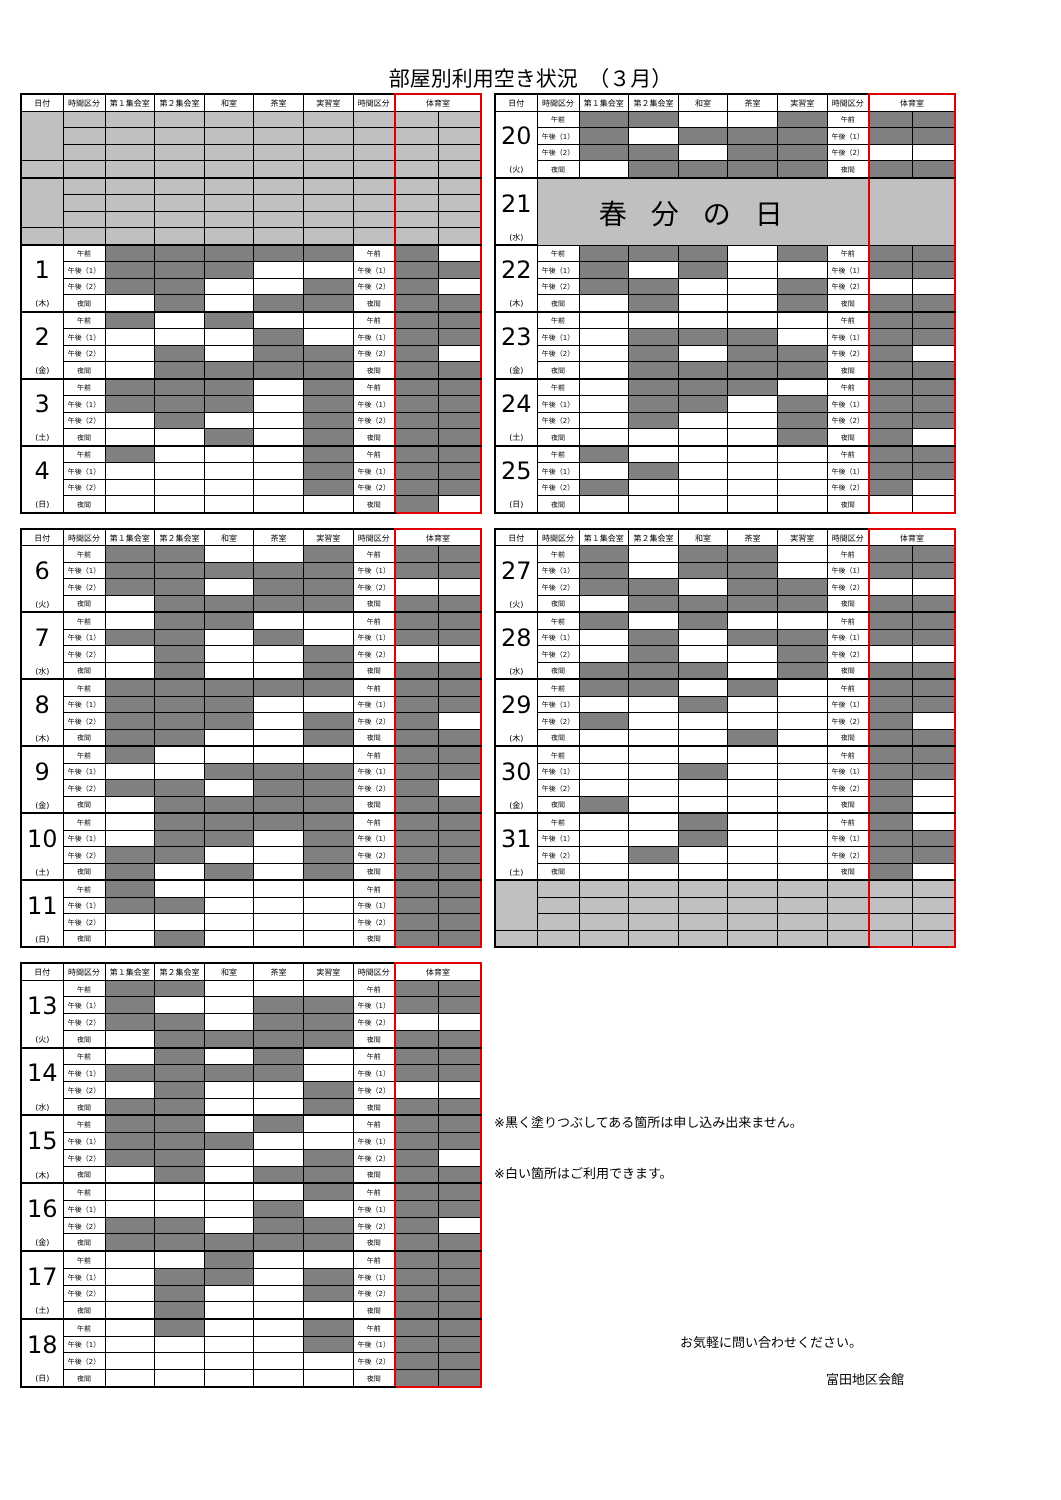部屋別利用空き状況　（３月）
| 日付 | 時間区分 | 第１集会室 | 第２集会室 | 和室 | 茶室 | 実習室 | 時間区分 | 体育室 | |
| --- | --- | --- | --- | --- | --- | --- | --- | --- | --- |
| 1 | 午前 | | | | | | 午前 | | |
| | 午後（1） | | | | | | 午後（1） | | |
| | 午後（2） | | | | | | 午後（2） | | |
| (木) | 夜間 | | | | | | 夜間 | | |
| 2 | 午前 | | | | | | 午前 | | |
| | 午後（1） | | | | | | 午後（1） | | |
| | 午後（2） | | | | | | 午後（2） | | |
| (金) | 夜間 | | | | | | 夜間 | | |
| 3 | 午前 | | | | | | 午前 | | |
| | 午後（1） | | | | | | 午後（1） | | |
| | 午後（2） | | | | | | 午後（2） | | |
| (土) | 夜間 | | | | | | 夜間 | | |
| 4 | 午前 | | | | | | 午前 | | |
| | 午後（1） | | | | | | 午後（1） | | |
| | 午後（2） | | | | | | 午後（2） | | |
| (日) | 夜間 | | | | | | 夜間 | | |
| 日付 | 時間区分 | 第１集会室 | 第２集会室 | 和室 | 茶室 | 実習室 | 時間区分 | 体育室 | |
| --- | --- | --- | --- | --- | --- | --- | --- | --- | --- |
| 20 | 午前 | | | | | | 午前 | | |
| | 午後（1） | | | | | | 午後（1） | | |
| | 午後（2） | | | | | | 午後（2） | | |
| (火) | 夜間 | | | | | | 夜間 | | |
| 21 | 春分の日 | | | | | | | | |
| (水) | | | | | | | | | |
| 22 | 午前 | | | | | | 午前 | | |
| | 午後（1） | | | | | | 午後（1） | | |
| | 午後（2） | | | | | | 午後（2） | | |
| (木) | 夜間 | | | | | | 夜間 | | |
| 23 | 午前 | | | | | | 午前 | | |
| | 午後（1） | | | | | | 午後（1） | | |
| | 午後（2） | | | | | | 午後（2） | | |
| (金) | 夜間 | | | | | | 夜間 | | |
| 24 | 午前 | | | | | | 午前 | | |
| | 午後（1） | | | | | | 午後（1） | | |
| | 午後（2） | | | | | | 午後（2） | | |
| (土) | 夜間 | | | | | | 夜間 | | |
| 25 | 午前 | | | | | | 午前 | | |
| | 午後（1） | | | | | | 午後（1） | | |
| | 午後（2） | | | | | | 午後（2） | | |
| (日) | 夜間 | | | | | | 夜間 | | |
| 日付 | 時間区分 | 第１集会室 | 第２集会室 | 和室 | 茶室 | 実習室 | 時間区分 | 体育室 | |
| --- | --- | --- | --- | --- | --- | --- | --- | --- | --- |
| 6 | 午前 | | | | | | 午前 | | |
| | 午後（1） | | | | | | 午後（1） | | |
| | 午後（2） | | | | | | 午後（2） | | |
| (火) | 夜間 | | | | | | 夜間 | | |
| 7 | 午前 | | | | | | 午前 | | |
| | 午後（1） | | | | | | 午後（1） | | |
| | 午後（2） | | | | | | 午後（2） | | |
| (水) | 夜間 | | | | | | 夜間 | | |
| 8 | 午前 | | | | | | 午前 | | |
| | 午後（1） | | | | | | 午後（1） | | |
| | 午後（2） | | | | | | 午後（2） | | |
| (木) | 夜間 | | | | | | 夜間 | | |
| 9 | 午前 | | | | | | 午前 | | |
| | 午後（1） | | | | | | 午後（1） | | |
| | 午後（2） | | | | | | 午後（2） | | |
| (金) | 夜間 | | | | | | 夜間 | | |
| 10 | 午前 | | | | | | 午前 | | |
| | 午後（1） | | | | | | 午後（1） | | |
| | 午後（2） | | | | | | 午後（2） | | |
| (土) | 夜間 | | | | | | 夜間 | | |
| 11 | 午前 | | | | | | 午前 | | |
| | 午後（1） | | | | | | 午後（1） | | |
| | 午後（2） | | | | | | 午後（2） | | |
| (日) | 夜間 | | | | | | 夜間 | | |
| 日付 | 時間区分 | 第１集会室 | 第２集会室 | 和室 | 茶室 | 実習室 | 時間区分 | 体育室 | |
| --- | --- | --- | --- | --- | --- | --- | --- | --- | --- |
| 27 | 午前 | | | | | | 午前 | | |
| | 午後（1） | | | | | | 午後（1） | | |
| | 午後（2） | | | | | | 午後（2） | | |
| (火) | 夜間 | | | | | | 夜間 | | |
| 28 | 午前 | | | | | | 午前 | | |
| | 午後（1） | | | | | | 午後（1） | | |
| | 午後（2） | | | | | | 午後（2） | | |
| (水) | 夜間 | | | | | | 夜間 | | |
| 29 | 午前 | | | | | | 午前 | | |
| | 午後（1） | | | | | | 午後（1） | | |
| | 午後（2） | | | | | | 午後（2） | | |
| (木) | 夜間 | | | | | | 夜間 | | |
| 30 | 午前 | | | | | | 午前 | | |
| | 午後（1） | | | | | | 午後（1） | | |
| | 午後（2） | | | | | | 午後（2） | | |
| (金) | 夜間 | | | | | | 夜間 | | |
| 31 | 午前 | | | | | | 午前 | | |
| | 午後（1） | | | | | | 午後（1） | | |
| | 午後（2） | | | | | | 午後（2） | | |
| (土) | 夜間 | | | | | | 夜間 | | |
| 日付 | 時間区分 | 第１集会室 | 第２集会室 | 和室 | 茶室 | 実習室 | 時間区分 | 体育室 | |
| --- | --- | --- | --- | --- | --- | --- | --- | --- | --- |
| 13 | 午前 | | | | | | 午前 | | |
| | 午後（1） | | | | | | 午後（1） | | |
| | 午後（2） | | | | | | 午後（2） | | |
| (火) | 夜間 | | | | | | 夜間 | | |
| 14 | 午前 | | | | | | 午前 | | |
| | 午後（1） | | | | | | 午後（1） | | |
| | 午後（2） | | | | | | 午後（2） | | |
| (水) | 夜間 | | | | | | 夜間 | | |
| 15 | 午前 | | | | | | 午前 | | |
| | 午後（1） | | | | | | 午後（1） | | |
| | 午後（2） | | | | | | 午後（2） | | |
| (木) | 夜間 | | | | | | 夜間 | | |
| 16 | 午前 | | | | | | 午前 | | |
| | 午後（1） | | | | | | 午後（1） | | |
| | 午後（2） | | | | | | 午後（2） | | |
| (金) | 夜間 | | | | | | 夜間 | | |
| 17 | 午前 | | | | | | 午前 | | |
| | 午後（1） | | | | | | 午後（1） | | |
| | 午後（2） | | | | | | 午後（2） | | |
| (土) | 夜間 | | | | | | 夜間 | | |
| 18 | 午前 | | | | | | 午前 | | |
| | 午後（1） | | | | | | 午後（1） | | |
| | 午後（2） | | | | | | 午後（2） | | |
| (日) | 夜間 | | | | | | 夜間 | | |
※黒く塗りつぶしてある箇所は申し込み出来ません。
※白い箇所はご利用できます。
お気軽に問い合わせください。
富田地区会館